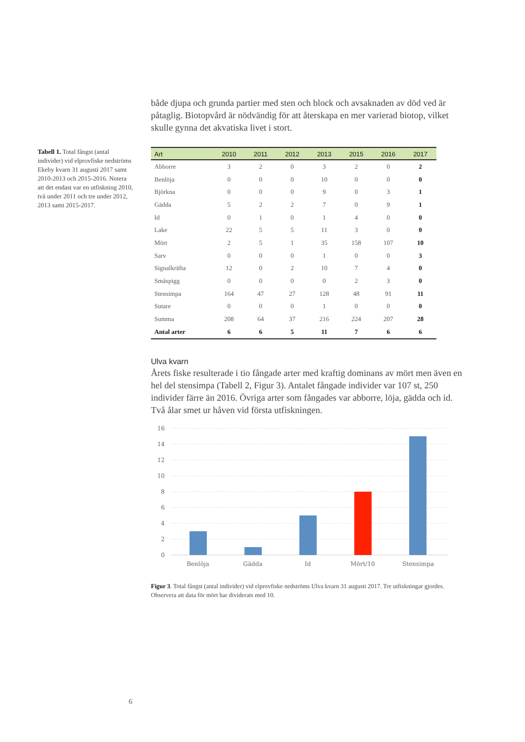Tabell 1. Total fångst (antal individer) vid elprovfiske nedströms Ekeby kvarn 31 augusti 2017 samt 2010-2013 och 2015-2016. Notera att det endast var en utfiskning 2010, två under 2011 och tre under 2012, 2013 samt 2015-2017.
både djupa och grunda partier med sten och block och avsaknaden av död ved är påtaglig. Biotopvård är nödvändig för att återskapa en mer varierad biotop, vilket skulle gynna det akvatiska livet i stort.
| Art | 2010 | 2011 | 2012 | 2013 | 2015 | 2016 | 2017 |
| --- | --- | --- | --- | --- | --- | --- | --- |
| Abborre | 3 | 2 | 0 | 3 | 2 | 0 | 2 |
| Benlöja | 0 | 0 | 0 | 10 | 0 | 0 | 0 |
| Björkna | 0 | 0 | 0 | 9 | 0 | 3 | 1 |
| Gädda | 5 | 2 | 2 | 7 | 0 | 9 | 1 |
| Id | 0 | 1 | 0 | 1 | 4 | 0 | 0 |
| Lake | 22 | 5 | 5 | 11 | 3 | 0 | 0 |
| Mört | 2 | 5 | 1 | 35 | 158 | 107 | 10 |
| Sarv | 0 | 0 | 0 | 1 | 0 | 0 | 3 |
| Signalkräfta | 12 | 0 | 2 | 10 | 7 | 4 | 0 |
| Småspigg | 0 | 0 | 0 | 0 | 2 | 3 | 0 |
| Stensimpa | 164 | 47 | 27 | 128 | 48 | 91 | 11 |
| Sutare | 0 | 0 | 0 | 1 | 0 | 0 | 0 |
| Summa | 208 | 64 | 37 | 216 | 224 | 207 | 28 |
| Antal arter | 6 | 6 | 5 | 11 | 7 | 6 | 6 |
Ulva kvarn
Årets fiske resulterade i tio fångade arter med kraftig dominans av mört men även en hel del stensimpa (Tabell 2, Figur 3). Antalet fångade individer var 107 st, 250 individer färre än 2016. Övriga arter som fångades var abborre, löja, gädda och id. Två ålar smet ur håven vid första utfiskningen.
16
14
12
10
8
6
4
2
0
Benlöja
Gädda
Id
Mört/10
Stensimpa
Figur 3. Total fångst (antal individer) vid elprovfiske nedströms Ulva kvarn 31 augusti 2017. Tre utfiskningar gjordes. Observera att data för mört har dividerats med 10.
6